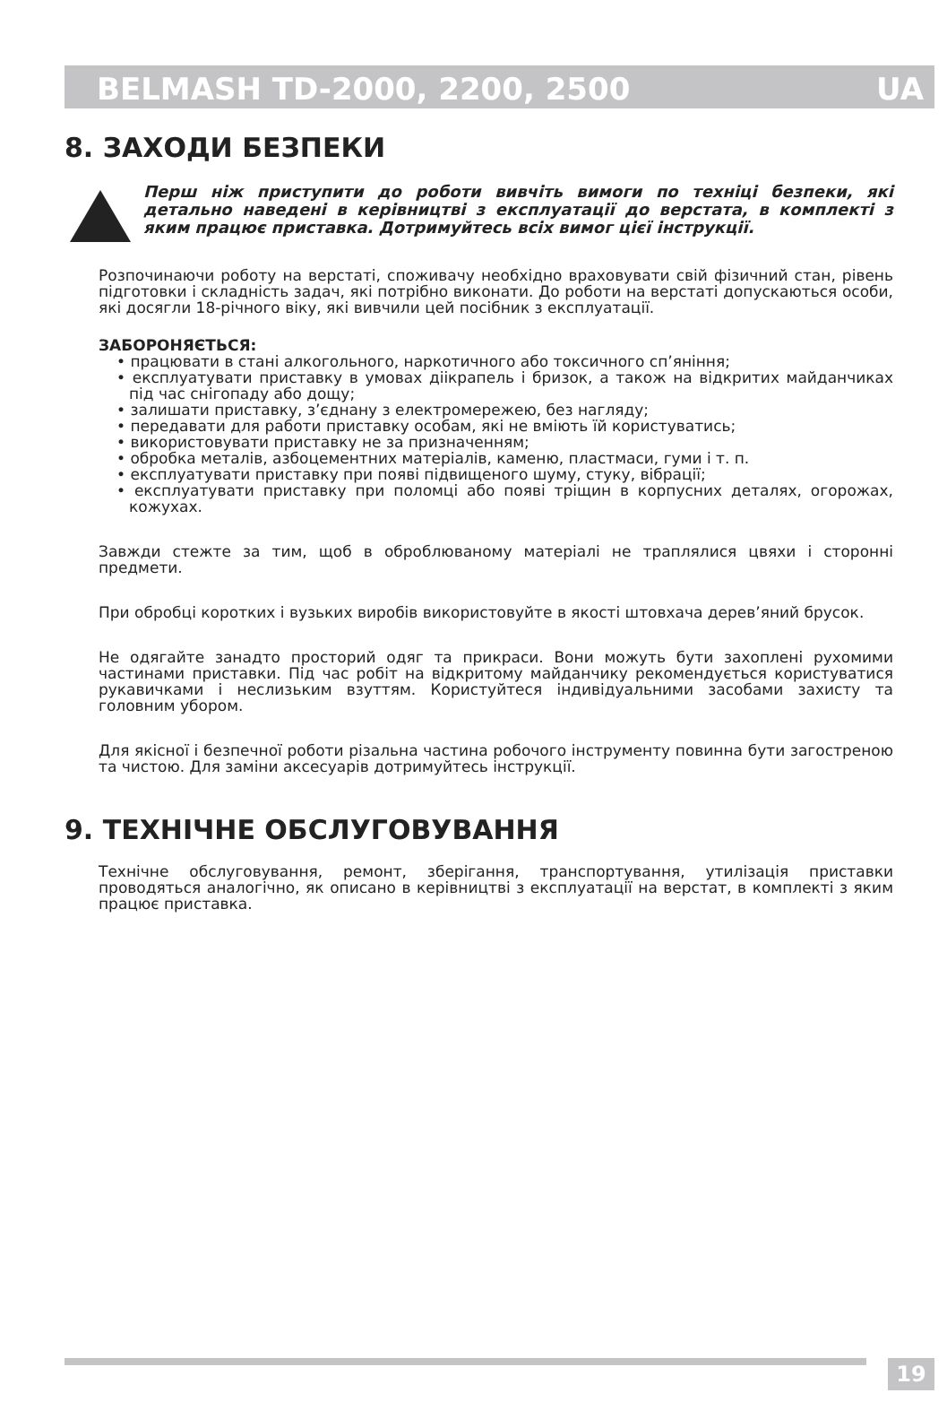BELMASH TD-2000, 2200, 2500 UA
8. ЗАХОДИ БЕЗПЕКИ
Перш ніж приступити до роботи вивчіть вимоги по техніці безпеки, які детально наведені в керівництві з експлуатації до верстата, в комплекті з яким працює приставка. Дотримуйтесь всіх вимог цієї інструкції.
Розпочинаючи роботу на верстаті, споживачу необхідно враховувати свій фізичний стан, рівень підготовки і складність задач, які потрібно виконати. До роботи на верстаті допускаються особи, які досягли 18-річного віку, які вивчили цей посібник з експлуатації.
ЗАБОРОНЯЄТЬСЯ:
• працювати в стані алкогольного, наркотичного або токсичного сп’яніння;
• експлуатувати приставку в умовах дiікрапель і бризок, а також на відкритих майданчиках під час снігопаду або дощу;
• залишати приставку, з’єднану з електромережею, без нагляду;
• передавати для работи приставку особам, які не вміють їй користуватись;
• використовувати приставку не за призначенням;
• обробка металів, азбоцементних матеріалів, каменю, пластмаси, гуми і т. п.
• експлуатувати приставку при появі підвищеного шуму, стуку, вібрації;
• експлуатувати приставку при поломці або появі тріщин в корпусних деталях, огорожах, кожухах.
Завжди стежте за тим, щоб в оброблюваному матеріалі не траплялися цвяхи і сторонні предмети.
При обробці коротких і вузьких виробів використовуйте в якості штовхача дерев’яний брусок.
Не одягайте занадто просторий одяг та прикраси. Вони можуть бути захоплені рухомими частинами приставки. Під час робіт на відкритому майданчику рекомендується користуватися рукавичками і неслизьким взуттям. Користуйтеся індивідуальними засобами захисту та головним убором.
Для якісної і безпечної роботи різальна частина робочого інструменту повинна бути загостреною та чистою. Для заміни аксесуарів дотримуйтесь інструкції.
9. ТЕХНІЧНЕ ОБСЛУГОВУВАННЯ
Технічне обслуговування, ремонт, зберігання, транспортування, утилізація приставки проводяться аналогічно, як описано в керівництві з експлуатації на верстат, в комплекті з яким працює приставка.
19